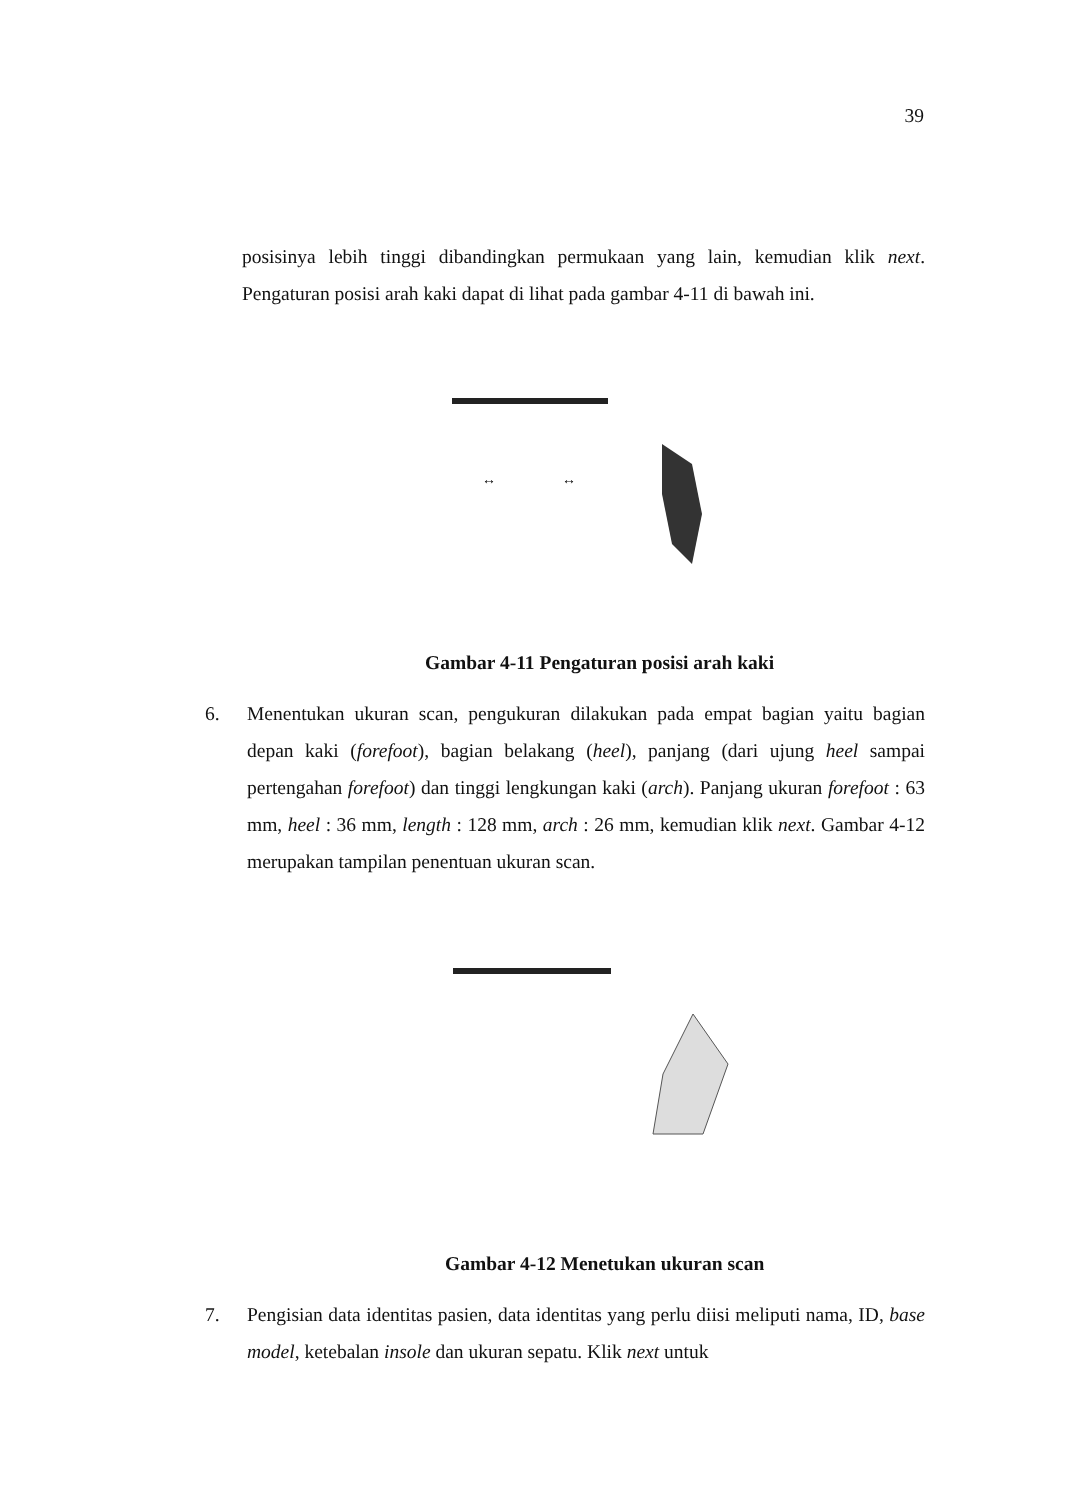39
posisinya lebih tinggi dibandingkan permukaan yang lain, kemudian klik next. Pengaturan posisi arah kaki dapat di lihat pada gambar 4-11 di bawah ini.
↔
↔
Gambar 4-11 Pengaturan posisi arah kaki
6. Menentukan ukuran scan, pengukuran dilakukan pada empat bagian yaitu bagian depan kaki (forefoot), bagian belakang (heel), panjang (dari ujung heel sampai pertengahan forefoot) dan tinggi lengkungan kaki (arch). Panjang ukuran forefoot : 63 mm, heel : 36 mm, length : 128 mm, arch : 26 mm, kemudian klik next. Gambar 4-12 merupakan tampilan penentuan ukuran scan.
Gambar 4-12 Menetukan ukuran scan
7. Pengisian data identitas pasien, data identitas yang perlu diisi meliputi nama, ID, base model, ketebalan insole dan ukuran sepatu. Klik next untuk